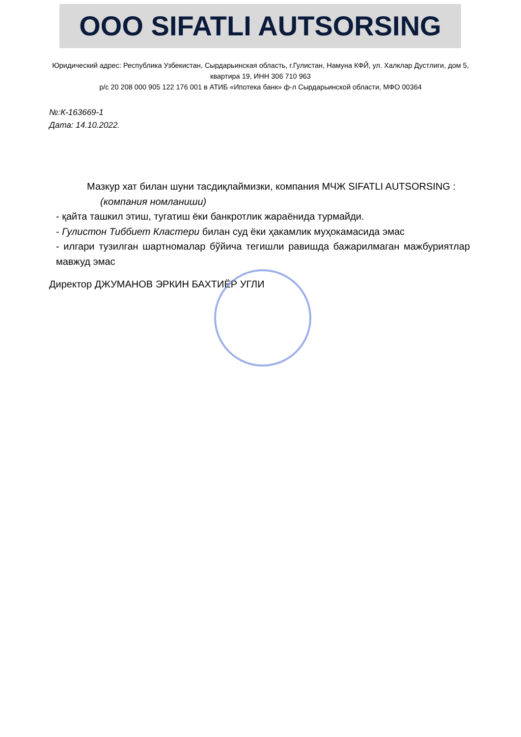OOO SIFATLI AUTSORSING
Юридический адрес: Республика Узбекистан, Сырдарьинская область, г.Гулистан, Намуна КФЙ, ул. Халклар Дустлиги, дом 5, квартира 19, ИНН 306 710 963
р/с 20 208 000 905 122 176 001 в АТИБ «Ипотека банк» ф-л Сырдарьинской области, МФО 00364
№:К-163669-1
Дата: 14.10.2022.
Мазкур хат билан шуни тасдиқлаймизки, компания МЧЖ SIFATLI AUTSORSING :
(компания номланиши)
- қайта ташкил этиш, тугатиш ёки банкротлик жараёнида турмайди.
- Гулистон Тиббиет Кластери билан суд ёки ҳакамлик муҳокамасида эмас
- илгари тузилган шартномалар бўйича тегишли равишда бажарилмаган мажбуриятлар мавжуд эмас
Директор ДЖУМАНОВ ЭРКИН БАХТИЁР УГЛИ